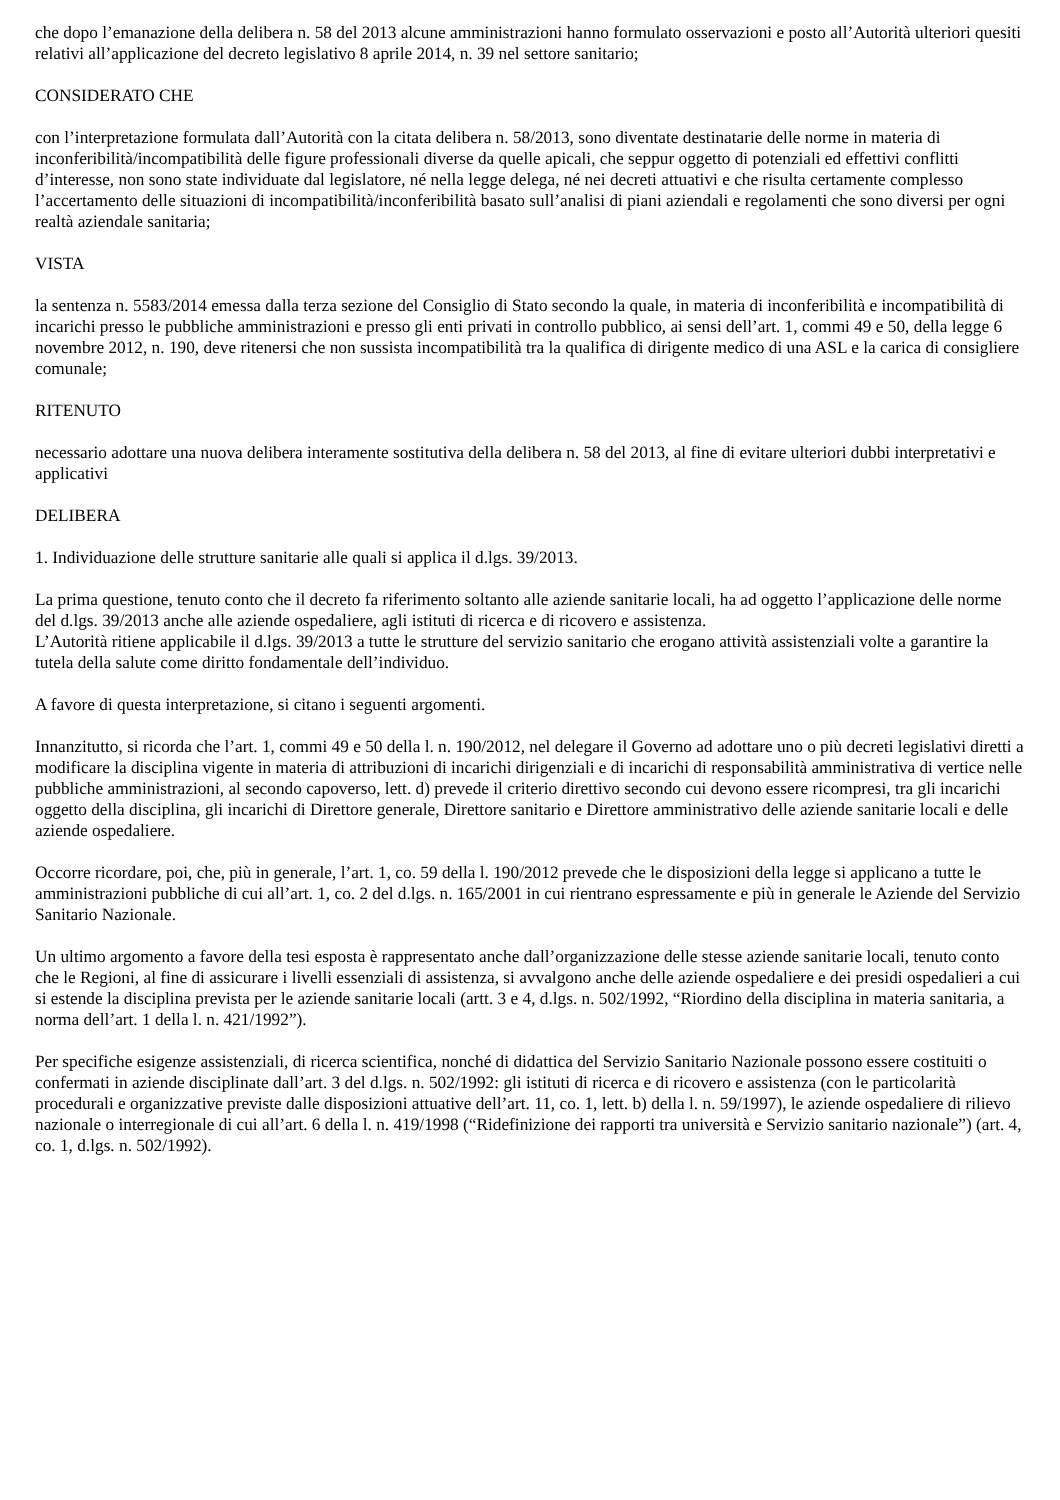che dopo l’emanazione della delibera n. 58 del 2013 alcune amministrazioni hanno formulato osservazioni e posto all’Autorità ulteriori quesiti relativi all’applicazione del decreto legislativo 8 aprile 2014, n. 39 nel settore sanitario;
CONSIDERATO CHE
con l’interpretazione formulata dall’Autorità con la citata delibera n. 58/2013, sono diventate destinatarie delle norme in materia di inconferibilità/incompatibilità delle figure professionali diverse da quelle apicali, che seppur oggetto di potenziali ed effettivi conflitti d’interesse, non sono state individuate dal legislatore, né nella legge delega, né nei decreti attuativi e che risulta certamente complesso l’accertamento delle situazioni di incompatibilità/inconferibilità basato sull’analisi di piani aziendali e regolamenti che sono diversi per ogni realtà aziendale sanitaria;
VISTA
la sentenza n. 5583/2014 emessa dalla terza sezione del Consiglio di Stato secondo la quale, in materia di inconferibilità e incompatibilità di incarichi presso le pubbliche amministrazioni e presso gli enti privati in controllo pubblico, ai sensi dell’art. 1, commi 49 e 50, della legge 6 novembre 2012, n. 190, deve ritenersi che non sussista incompatibilità tra la qualifica di dirigente medico di una ASL e la carica di consigliere comunale;
RITENUTO
necessario adottare una nuova delibera interamente sostitutiva della delibera n. 58 del 2013, al fine di evitare ulteriori dubbi interpretativi e applicativi
DELIBERA
1. Individuazione delle strutture sanitarie alle quali si applica il d.lgs. 39/2013.
La prima questione, tenuto conto che il decreto fa riferimento soltanto alle aziende sanitarie locali, ha ad oggetto l’applicazione delle norme del d.lgs. 39/2013 anche alle aziende ospedaliere, agli istituti di ricerca e di ricovero e assistenza.
L’Autorità ritiene applicabile il d.lgs. 39/2013 a tutte le strutture del servizio sanitario che erogano attività assistenziali volte a garantire la tutela della salute come diritto fondamentale dell’individuo.
A favore di questa interpretazione, si citano i seguenti argomenti.
Innanzitutto, si ricorda che l’art. 1, commi 49 e 50 della l. n. 190/2012, nel delegare il Governo ad adottare uno o più decreti legislativi diretti a modificare la disciplina vigente in materia di attribuzioni di incarichi dirigenziali e di incarichi di responsabilità amministrativa di vertice nelle pubbliche amministrazioni, al secondo capoverso, lett. d) prevede il criterio direttivo secondo cui devono essere ricompresi, tra gli incarichi oggetto della disciplina, gli incarichi di Direttore generale, Direttore sanitario e Direttore amministrativo delle aziende sanitarie locali e delle aziende ospedaliere.
Occorre ricordare, poi, che, più in generale, l’art. 1, co. 59 della l. 190/2012 prevede che le disposizioni della legge si applicano a tutte le amministrazioni pubbliche di cui all’art. 1, co. 2 del d.lgs. n. 165/2001 in cui rientrano espressamente e più in generale le Aziende del Servizio Sanitario Nazionale.
Un ultimo argomento a favore della tesi esposta è rappresentato anche dall’organizzazione delle stesse aziende sanitarie locali, tenuto conto che le Regioni, al fine di assicurare i livelli essenziali di assistenza, si avvalgono anche delle aziende ospedaliere e dei presidi ospedalieri a cui si estende la disciplina prevista per le aziende sanitarie locali (artt. 3 e 4, d.lgs. n. 502/1992, “Riordino della disciplina in materia sanitaria, a norma dell’art. 1 della l. n. 421/1992”).
Per specifiche esigenze assistenziali, di ricerca scientifica, nonché di didattica del Servizio Sanitario Nazionale possono essere costituiti o confermati in aziende disciplinate dall’art. 3 del d.lgs. n. 502/1992: gli istituti di ricerca e di ricovero e assistenza (con le particolarità procedurali e organizzative previste dalle disposizioni attuative dell’art. 11, co. 1, lett. b) della l. n. 59/1997), le aziende ospedaliere di rilievo nazionale o interregionale di cui all’art. 6 della l. n. 419/1998 (“Ridefinizione dei rapporti tra università e Servizio sanitario nazionale”) (art. 4, co. 1, d.lgs. n. 502/1992).